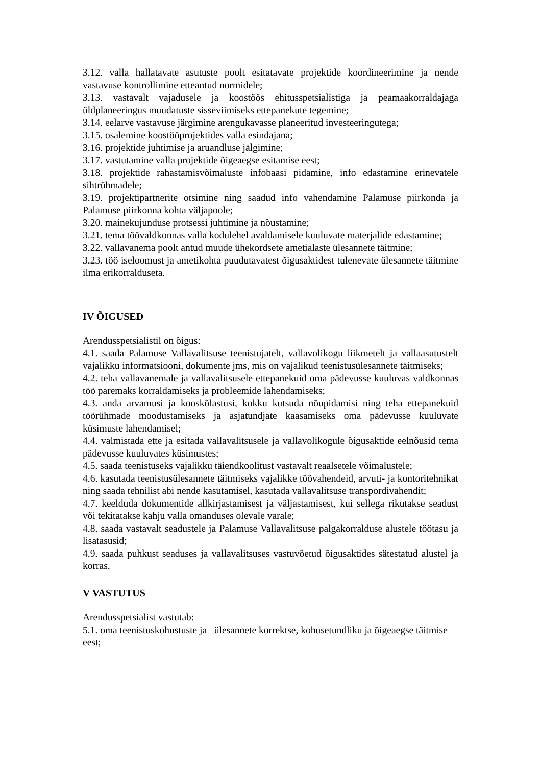3.12. valla hallatavate asutuste poolt esitatavate projektide koordineerimine ja nende vastavuse kontrollimine etteantud normidele;
3.13. vastavalt vajadusele ja koostöös ehitusspetsialistiga ja peamaakorraldajaga üldplaneeringus muudatuste sisseviimiseks ettepanekute tegemine;
3.14. eelarve vastavuse järgimine arengukavasse planeeritud investeeringutega;
3.15. osalemine koostööprojektides valla esindajana;
3.16. projektide juhtimise ja aruandluse jälgimine;
3.17. vastutamine valla projektide õigeaegse esitamise eest;
3.18. projektide rahastamisvõimaluste infobaasi pidamine, info edastamine erinevatele sihtrühmadele;
3.19. projektipartnerite otsimine ning saadud info vahendamine Palamuse piirkonda ja Palamuse piirkonna kohta väljapoole;
3.20. mainekujunduse protsessi juhtimine ja nõustamine;
3.21. tema töövaldkonnas valla kodulehel avaldamisele kuuluvate materjalide edastamine;
3.22. vallavanema poolt antud muude ühekordsete ametialaste ülesannete täitmine;
3.23. töö iseloomust ja ametikohta puudutavatest õigusaktidest tulenevate ülesannete täitmine ilma erikorralduseta.
IV ÕIGUSED
Arendusspetsialistil on õigus:
4.1. saada Palamuse Vallavalitsuse teenistujatelt, vallavolikogu liikmetelt ja vallaasutustelt vajalikku informatsiooni, dokumente jms, mis on vajalikud teenistusülesannete täitmiseks;
4.2. teha vallavanemale ja vallavalitsusele ettepanekuid oma pädevusse kuuluvas valdkonnas töö paremaks korraldamiseks ja probleemide lahendamiseks;
4.3. anda arvamusi ja kooskõlastusi, kokku kutsuda nõupidamisi ning teha ettepanekuid töörühmade moodustamiseks ja asjatundjate kaasamiseks oma pädevusse kuuluvate küsimuste lahendamisel;
4.4. valmistada ette ja esitada vallavalitsusele ja vallavolikogule õigusaktide eelnõusid tema pädevusse kuuluvates küsimustes;
4.5. saada teenistuseks vajalikku täiendkoolitust vastavalt reaalsetele võimalustele;
4.6. kasutada teenistusülesannete täitmiseks vajalikke töövahendeid, arvuti- ja kontoritehnikat ning saada tehnilist abi nende kasutamisel, kasutada vallavalitsuse transpordivahendit;
4.7. keelduda dokumentide allkirjastamisest ja väljastamisest, kui sellega rikutakse seadust või tekitatakse kahju valla omanduses olevale varale;
4.8. saada vastavalt seadustele ja Palamuse Vallavalitsuse palgakorralduse alustele töötasu ja lisatasusid;
4.9. saada puhkust seaduses ja vallavalitsuses vastuvõetud õigusaktides sätestatud alustel ja korras.
V VASTUTUS
Arendusspetsialist vastutab:
5.1. oma teenistuskohustuste ja –ülesannete korrektse, kohusetundliku ja õigeaegse täitmise eest;